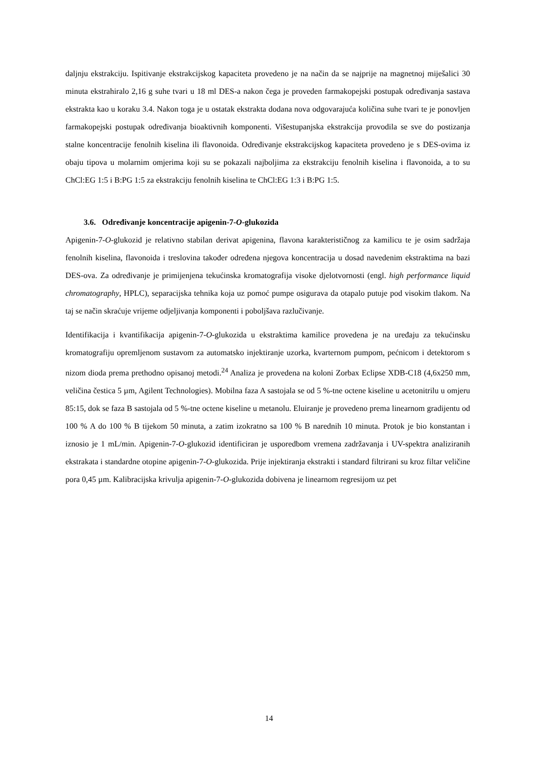daljnju ekstrakciju. Ispitivanje ekstrakcijskog kapaciteta provedeno je na način da se najprije na magnetnoj miješalici 30 minuta ekstrahiralo 2,16 g suhe tvari u 18 ml DES-a nakon čega je proveden farmakopejski postupak određivanja sastava ekstrakta kao u koraku 3.4. Nakon toga je u ostatak ekstrakta dodana nova odgovarajuća količina suhe tvari te je ponovljen farmakopejski postupak određivanja bioaktivnih komponenti. Višestupanjska ekstrakcija provodila se sve do postizanja stalne koncentracije fenolnih kiselina ili flavonoida. Određivanje ekstrakcijskog kapaciteta provedeno je s DES-ovima iz obaju tipova u molarnim omjerima koji su se pokazali najboljima za ekstrakciju fenolnih kiselina i flavonoida, a to su ChCl:EG 1:5 i B:PG 1:5 za ekstrakciju fenolnih kiselina te ChCl:EG 1:3 i B:PG 1:5.
3.6. Određivanje koncentracije apigenin-7-O-glukozida
Apigenin-7-O-glukozid je relativno stabilan derivat apigenina, flavona karakterističnog za kamilicu te je osim sadržaja fenolnih kiselina, flavonoida i treslovina također određena njegova koncentracija u dosad navedenim ekstraktima na bazi DES-ova. Za određivanje je primijenjena tekućinska kromatografija visoke djelotvornosti (engl. high performance liquid chromatography, HPLC), separacijska tehnika koja uz pomoć pumpe osigurava da otapalo putuje pod visokim tlakom. Na taj se način skraćuje vrijeme odjeljivanja komponenti i poboljšava razlučivanje.
Identifikacija i kvantifikacija apigenin-7-O-glukozida u ekstraktima kamilice provedena je na uređaju za tekućinsku kromatografiju opremljenom sustavom za automatsko injektiranje uzorka, kvarternom pumpom, pećnicom i detektorom s nizom dioda prema prethodno opisanoj metodi.<sup>24</sup> Analiza je provedena na koloni Zorbax Eclipse XDB-C18 (4,6x250 mm, veličina čestica 5 µm, Agilent Technologies). Mobilna faza A sastojala se od 5 %-tne octene kiseline u acetonitrilu u omjeru 85:15, dok se faza B sastojala od 5 %-tne octene kiseline u metanolu. Eluiranje je provedeno prema linearnom gradijentu od 100 % A do 100 % B tijekom 50 minuta, a zatim izokratno sa 100 % B narednih 10 minuta. Protok je bio konstantan i iznosio je 1 mL/min. Apigenin-7-O-glukozid identificiran je usporedbom vremena zadržavanja i UV-spektra analiziranih ekstrakata i standardne otopine apigenin-7-O-glukozida. Prije injektiranja ekstrakti i standard filtrirani su kroz filtar veličine pora 0,45 µm. Kalibracijska krivulja apigenin-7-O-glukozida dobivena je linearnom regresijom uz pet
14